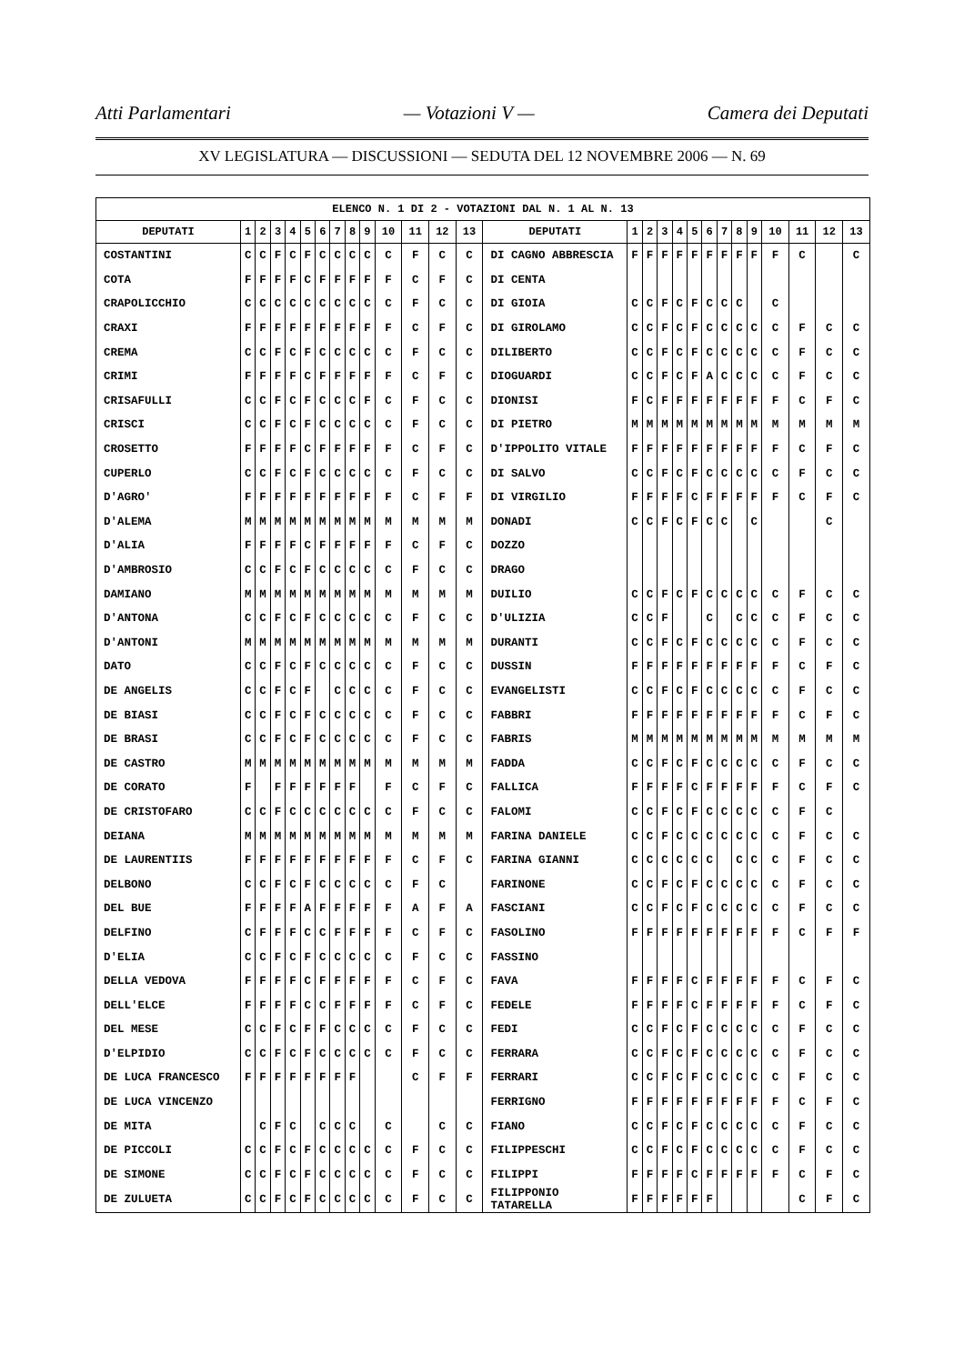Atti Parlamentari — Votazioni V — Camera dei Deputati
XV LEGISLATURA — DISCUSSIONI — SEDUTA DEL 12 NOVEMBRE 2006 — N. 69
| ELENCO N. 1 DI 2 - VOTAZIONI DAL N. 1 AL N. 13 | | | | | | | | | | | | | | | | | | | | | | | | | | | |
| --- | --- | --- | --- | --- | --- | --- | --- | --- | --- | --- | --- | --- | --- | --- | --- | --- | --- | --- | --- | --- | --- | --- | --- | --- | --- | --- | --- |
| DEPUTATI | 1 | 2 | 3 | 4 | 5 | 6 | 7 | 8 | 9 | 10 | 11 | 12 | 13 | DEPUTATI | 1 | 2 | 3 | 4 | 5 | 6 | 7 | 8 | 9 | 10 | 11 | 12 | 13 |
| COSTANTINI | C | C | F | C | F | C | C | C | C | C | F | C | C | DI CAGNO ABBRESCIA | F | F | F | F | F | F | F | F | F | F | C | | C |
| COTA | F | F | F | F | C | F | F | F | F | F | C | F | C | DI CENTA | | | | | | | | | | | | | |
| CRAPOLICCHIO | C | C | C | C | C | C | C | C | C | C | F | C | C | DI GIOIA | C | C | F | C | F | C | C | C | | C | | | |
| CRAXI | F | F | F | F | F | F | F | F | F | F | C | F | C | DI GIROLAMO | C | C | F | C | F | C | C | C | C | C | F | C | C |
| CREMA | C | C | F | C | F | C | C | C | C | C | F | C | C | DILIBERTO | C | C | F | C | F | C | C | C | C | C | F | C | C |
| CRIMI | F | F | F | F | C | F | F | F | F | F | C | F | C | DIOGUARDI | C | C | F | C | F | A | C | C | C | C | F | C | C |
| CRISAFULLI | C | C | F | C | F | C | C | C | F | C | F | C | C | DIONISI | F | C | F | F | F | F | F | F | F | F | C | F | C |
| CRISCI | C | C | F | C | F | C | C | C | C | C | F | C | C | DI PIETRO | M | M | M | M | M | M | M | M | M | M | M | M | M |
| CROSETTO | F | F | F | F | C | F | F | F | F | F | C | F | C | D'IPPOLITO VITALE | F | F | F | F | F | F | F | F | F | F | C | F | C |
| CUPERLO | C | C | F | C | F | C | C | C | C | C | F | C | C | DI SALVO | C | C | F | C | F | C | C | C | C | C | F | C | C |
| D'AGRO' | F | F | F | F | F | F | F | F | F | F | C | F | F | DI VIRGILIO | F | F | F | F | C | F | F | F | F | F | C | F | C |
| D'ALEMA | M | M | M | M | M | M | M | M | M | M | M | M | M | DONADI | C | C | F | C | F | C | C | | C | | | C | |
| D'ALIA | F | F | F | F | C | F | F | F | F | F | C | F | C | DOZZO | | | | | | | | | | | | | |
| D'AMBROSIO | C | C | F | C | F | C | C | C | C | C | F | C | C | DRAGO | | | | | | | | | | | | | |
| DAMIANO | M | M | M | M | M | M | M | M | M | M | M | M | M | DUILIO | C | C | F | C | F | C | C | C | C | C | F | C | C |
| D'ANTONA | C | C | F | C | F | C | C | C | C | C | F | C | C | D'ULIZIA | C | C | F | | | C | | C | C | C | F | C | C |
| D'ANTONI | M | M | M | M | M | M | M | M | M | M | M | M | M | DURANTI | C | C | F | C | F | C | C | C | C | C | F | C | C |
| DATO | C | C | F | C | F | C | C | C | C | C | F | C | C | DUSSIN | F | F | F | F | F | F | F | F | F | F | C | F | C |
| DE ANGELIS | C | C | F | C | F | | C | C | C | C | F | C | C | EVANGELISTI | C | C | F | C | F | C | C | C | C | C | F | C | C |
| DE BIASI | C | C | F | C | F | C | C | C | C | C | F | C | C | FABBRI | F | F | F | F | F | F | F | F | F | F | C | F | C |
| DE BRASI | C | C | F | C | F | C | C | C | C | C | F | C | C | FABRIS | M | M | M | M | M | M | M | M | M | M | M | M | M |
| DE CASTRO | M | M | M | M | M | M | M | M | M | M | M | M | M | FADDA | C | C | F | C | F | C | C | C | C | C | F | C | C |
| DE CORATO | F | | F | F | F | F | F | F | | F | C | F | C | FALLICA | F | F | F | F | C | F | F | F | F | F | C | F | C |
| DE CRISTOFARO | C | C | F | C | C | C | C | C | C | C | F | C | C | FALOMI | C | C | F | C | F | C | C | C | C | C | F | C | |
| DEIANA | M | M | M | M | M | M | M | M | M | M | M | M | M | FARINA DANIELE | C | C | F | C | C | C | C | C | C | C | F | C | C |
| DE LAURENTIIS | F | F | F | F | F | F | F | F | F | F | C | F | C | FARINA GIANNI | C | C | C | C | C | C | | C | C | C | F | C | C |
| DELBONO | C | C | F | C | F | C | C | C | C | C | F | C | | FARINONE | C | C | F | C | F | C | C | C | C | C | F | C | C |
| DEL BUE | F | F | F | F | A | F | F | F | F | F | A | F | A | FASCIANI | C | C | F | C | F | C | C | C | C | C | F | C | C |
| DELFINO | C | F | F | F | C | C | F | F | F | F | C | F | C | FASOLINO | F | F | F | F | F | F | F | F | F | F | C | F | F |
| D'ELIA | C | C | F | C | F | C | C | C | C | C | F | C | C | FASSINO | | | | | | | | | | | | | |
| DELLA VEDOVA | F | F | F | F | C | F | F | F | F | F | C | F | C | FAVA | F | F | F | F | C | F | F | F | F | F | C | F | C |
| DELL'ELCE | F | F | F | F | C | C | F | F | F | F | C | F | C | FEDELE | F | F | F | F | C | F | F | F | F | F | C | F | C |
| DEL MESE | C | C | F | C | F | F | C | C | C | C | F | C | C | FEDI | C | C | F | C | F | C | C | C | C | C | F | C | C |
| D'ELPIDIO | C | C | F | C | F | C | C | C | C | C | F | C | C | FERRARA | C | C | F | C | F | C | C | C | C | C | F | C | C |
| DE LUCA FRANCESCO | F | F | F | F | F | F | F | F | | | C | F | F | FERRARI | C | C | F | C | F | C | C | C | C | C | F | C | C |
| DE LUCA VINCENZO | | | | | | | | | | | | | | FERRIGNO | F | F | F | F | F | F | F | F | F | F | C | F | C |
| DE MITA | | C | F | C | | C | C | C | | C | | C | C | FIANO | C | C | F | C | F | C | C | C | C | C | F | C | C |
| DE PICCOLI | C | C | F | C | F | C | C | C | C | C | F | C | C | FILIPPESCHI | C | C | F | C | F | C | C | C | C | C | F | C | C |
| DE SIMONE | C | C | F | C | F | C | C | C | C | C | F | C | C | FILIPPI | F | F | F | F | C | F | F | F | F | F | C | F | C |
| DE ZULUETA | C | C | F | C | F | C | C | C | C | C | F | C | C | FILIPPONIO TATARELLA | F | F | F | F | F | F | | | | | C | F | C |